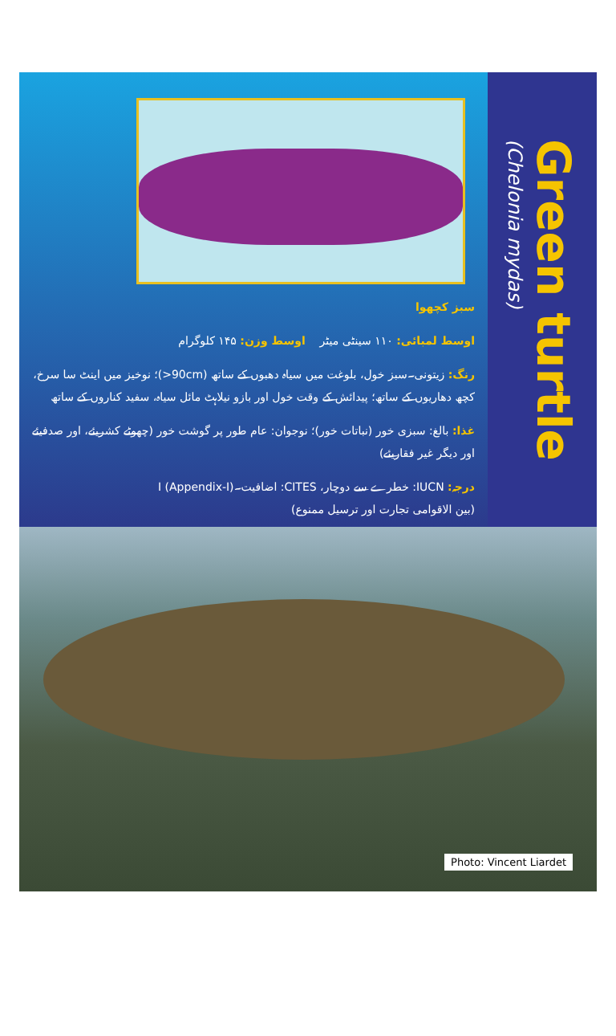سبز کچھوا
اوسط لمبائی: ۱۱۰ سینٹی میٹر اوسط وزن: ۱۴۵ کلوگرام
رنگ: زیتونی۔سبز خول، بلوغت میں سیاہ دھبوں کے ساتھ (90cm<)؛ نوخیز میں اینٹ سا سرخ،
کچھ دھاریوں کے ساتھ؛ پیدائش کے وقت خول اور بازو نیلاہٹ مائل سیاہ، سفید کناروں کے ساتھ
غذا: بالغ: سبزی خور (نباتات خور)؛ نوجوان: عام طور پر گوشت خور (چھوٹے کشریئے، اور صدفیئے اور دیگر غیر فقاریئے)
درجہ: IUCN: خطرے سے دوچار، CITES: اضافیت۔I (Appendix-I)
(بین الاقوامی تجارت اور ترسیل ممنوع)
Green turtle
(Chelonia mydas)
Photo: Vincent Liardet